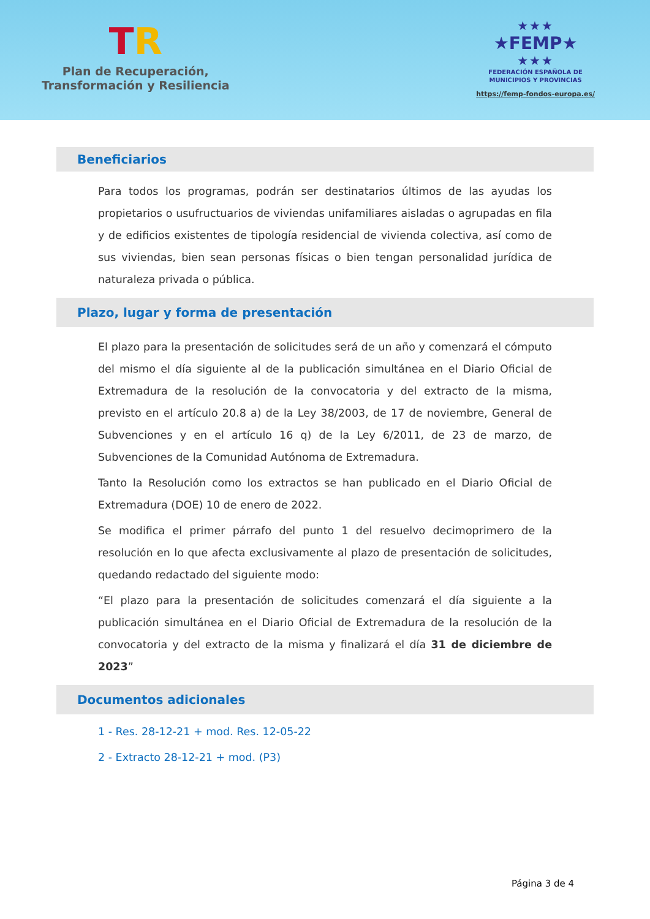TR
Plan de Recuperación,
Transformación y Resiliencia
★★★
★FEMP★
★★★
FEDERACIÓN ESPAÑOLA DE
MUNICIPIOS Y PROVINCIAS
https://femp-fondos-europa.es/
Beneficiarios
Para todos los programas, podrán ser destinatarios últimos de las ayudas los propietarios o usufructuarios de viviendas unifamiliares aisladas o agrupadas en fila y de edificios existentes de tipología residencial de vivienda colectiva, así como de sus viviendas, bien sean personas físicas o bien tengan personalidad jurídica de naturaleza privada o pública.
Plazo, lugar y forma de presentación
El plazo para la presentación de solicitudes será de un año y comenzará el cómputo del mismo el día siguiente al de la publicación simultánea en el Diario Oficial de Extremadura de la resolución de la convocatoria y del extracto de la misma, previsto en el artículo 20.8 a) de la Ley 38/2003, de 17 de noviembre, General de Subvenciones y en el artículo 16 q) de la Ley 6/2011, de 23 de marzo, de Subvenciones de la Comunidad Autónoma de Extremadura.
Tanto la Resolución como los extractos se han publicado en el Diario Oficial de Extremadura (DOE) 10 de enero de 2022.
Se modifica el primer párrafo del punto 1 del resuelvo decimoprimero de la resolución en lo que afecta exclusivamente al plazo de presentación de solicitudes, quedando redactado del siguiente modo:
“El plazo para la presentación de solicitudes comenzará el día siguiente a la publicación simultánea en el Diario Oficial de Extremadura de la resolución de la convocatoria y del extracto de la misma y finalizará el día 31 de diciembre de 2023”
Documentos adicionales
1 - Res. 28-12-21 + mod. Res. 12-05-22
2 - Extracto 28-12-21 + mod. (P3)
Página 3 de 4